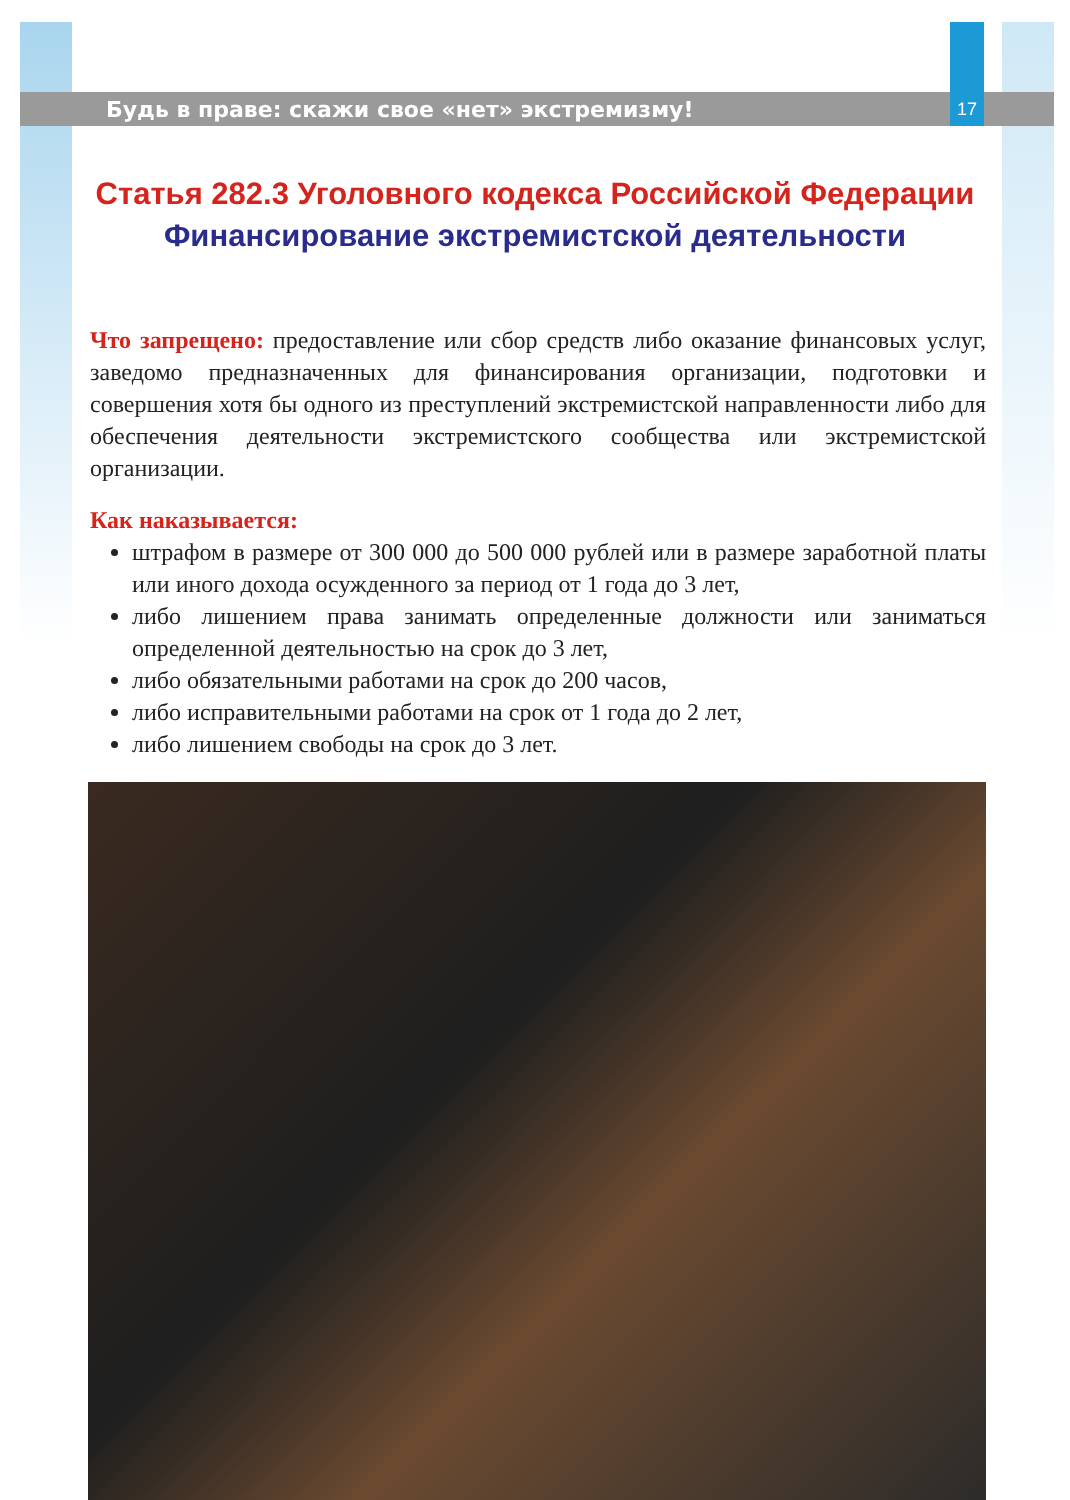Будь в праве: скажи свое «нет» экстремизму! 17
Статья 282.3 Уголовного кодекса Российской Федерации
Финансирование экстремистской деятельности
Что запрещено: предоставление или сбор средств либо оказание финансовых услуг, заведомо предназначенных для финансирования организации, подготовки и совершения хотя бы одного из преступлений экстремистской направленности либо для обеспечения деятельности экстремистского сообщества или экстремистской организации.
Как наказывается:
штрафом в размере от 300 000 до 500 000 рублей или в размере заработной платы или иного дохода осужденного за период от 1 года до 3 лет,
либо лишением права занимать определенные должности или заниматься определенной деятельностью на срок до 3 лет,
либо обязательными работами на срок до 200 часов,
либо исправительными работами на срок от 1 года до 2 лет,
либо лишением свободы на срок до 3 лет.